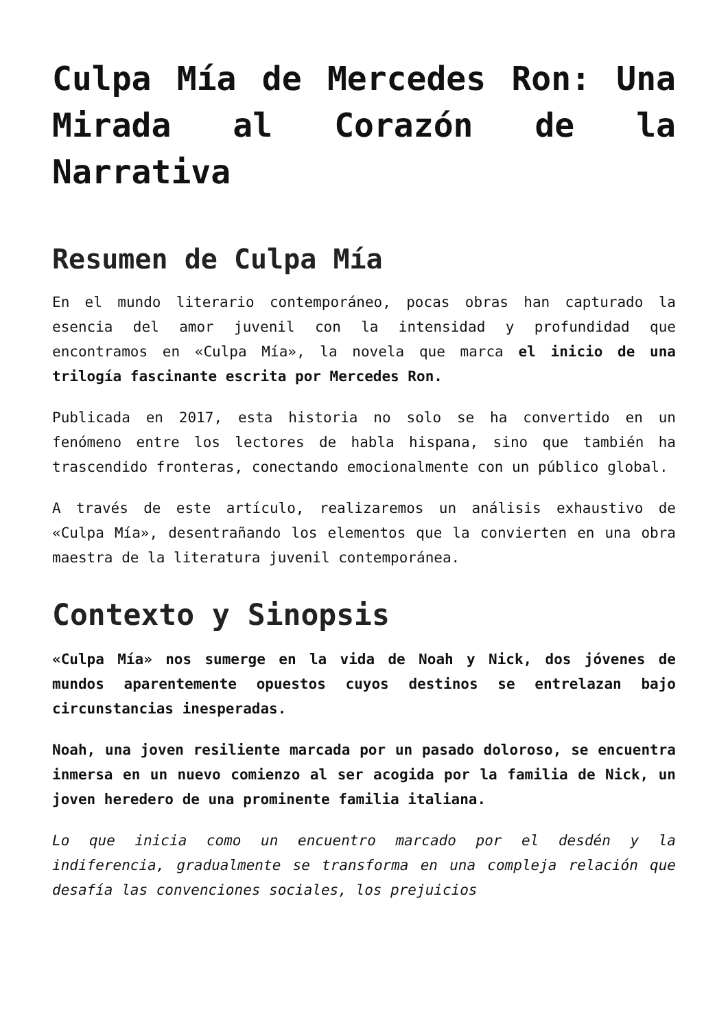Culpa Mía de Mercedes Ron: Una Mirada al Corazón de la Narrativa
Resumen de Culpa Mía
En el mundo literario contemporáneo, pocas obras han capturado la esencia del amor juvenil con la intensidad y profundidad que encontramos en «Culpa Mía», la novela que marca el inicio de una trilogía fascinante escrita por Mercedes Ron.
Publicada en 2017, esta historia no solo se ha convertido en un fenómeno entre los lectores de habla hispana, sino que también ha trascendido fronteras, conectando emocionalmente con un público global.
A través de este artículo, realizaremos un análisis exhaustivo de «Culpa Mía», desentrañando los elementos que la convierten en una obra maestra de la literatura juvenil contemporánea.
Contexto y Sinopsis
«Culpa Mía» nos sumerge en la vida de Noah y Nick, dos jóvenes de mundos aparentemente opuestos cuyos destinos se entrelazan bajo circunstancias inesperadas.
Noah, una joven resiliente marcada por un pasado doloroso, se encuentra inmersa en un nuevo comienzo al ser acogida por la familia de Nick, un joven heredero de una prominente familia italiana.
Lo que inicia como un encuentro marcado por el desdén y la indiferencia, gradualmente se transforma en una compleja relación que desafía las convenciones sociales, los prejuicios